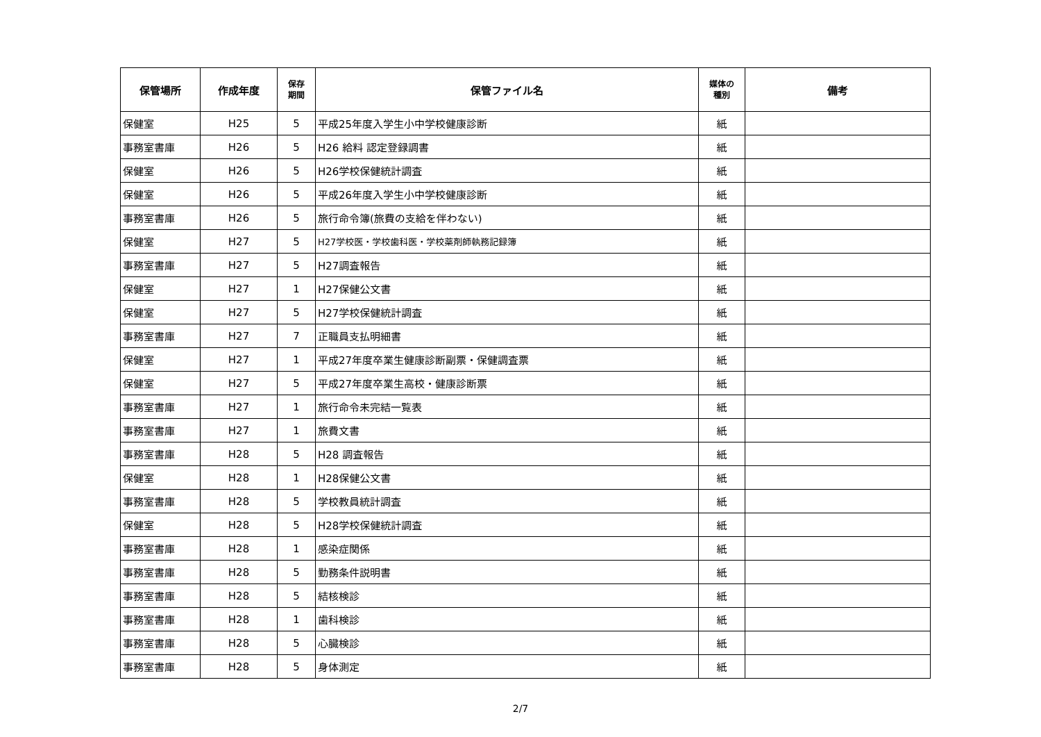| 保管場所 | 作成年度 | 保存 期間 | 保管ファイル名 | 媒体の 種別 | 備考 |
| --- | --- | --- | --- | --- | --- |
| 保健室 | H25 | 5 | 平成25年度入学生小中学校健康診断 | 紙 | |
| 事務室書庫 | H26 | 5 | H26 給料 認定登録調書 | 紙 | |
| 保健室 | H26 | 5 | H26学校保健統計調査 | 紙 | |
| 保健室 | H26 | 5 | 平成26年度入学生小中学校健康診断 | 紙 | |
| 事務室書庫 | H26 | 5 | 旅行命令簿(旅費の支給を伴わない) | 紙 | |
| 保健室 | H27 | 5 | H27学校医・学校歯科医・学校薬剤師執務記録簿 | 紙 | |
| 事務室書庫 | H27 | 5 | H27調査報告 | 紙 | |
| 保健室 | H27 | 1 | H27保健公文書 | 紙 | |
| 保健室 | H27 | 5 | H27学校保健統計調査 | 紙 | |
| 事務室書庫 | H27 | 7 | 正職員支払明細書 | 紙 | |
| 保健室 | H27 | 1 | 平成27年度卒業生健康診断副票・保健調査票 | 紙 | |
| 保健室 | H27 | 5 | 平成27年度卒業生高校・健康診断票 | 紙 | |
| 事務室書庫 | H27 | 1 | 旅行命令未完結一覧表 | 紙 | |
| 事務室書庫 | H27 | 1 | 旅費文書 | 紙 | |
| 事務室書庫 | H28 | 5 | H28 調査報告 | 紙 | |
| 保健室 | H28 | 1 | H28保健公文書 | 紙 | |
| 事務室書庫 | H28 | 5 | 学校教員統計調査 | 紙 | |
| 保健室 | H28 | 5 | H28学校保健統計調査 | 紙 | |
| 事務室書庫 | H28 | 1 | 感染症関係 | 紙 | |
| 事務室書庫 | H28 | 5 | 勤務条件説明書 | 紙 | |
| 事務室書庫 | H28 | 5 | 結核検診 | 紙 | |
| 事務室書庫 | H28 | 1 | 歯科検診 | 紙 | |
| 事務室書庫 | H28 | 5 | 心臓検診 | 紙 | |
| 事務室書庫 | H28 | 5 | 身体測定 | 紙 | |
2/7